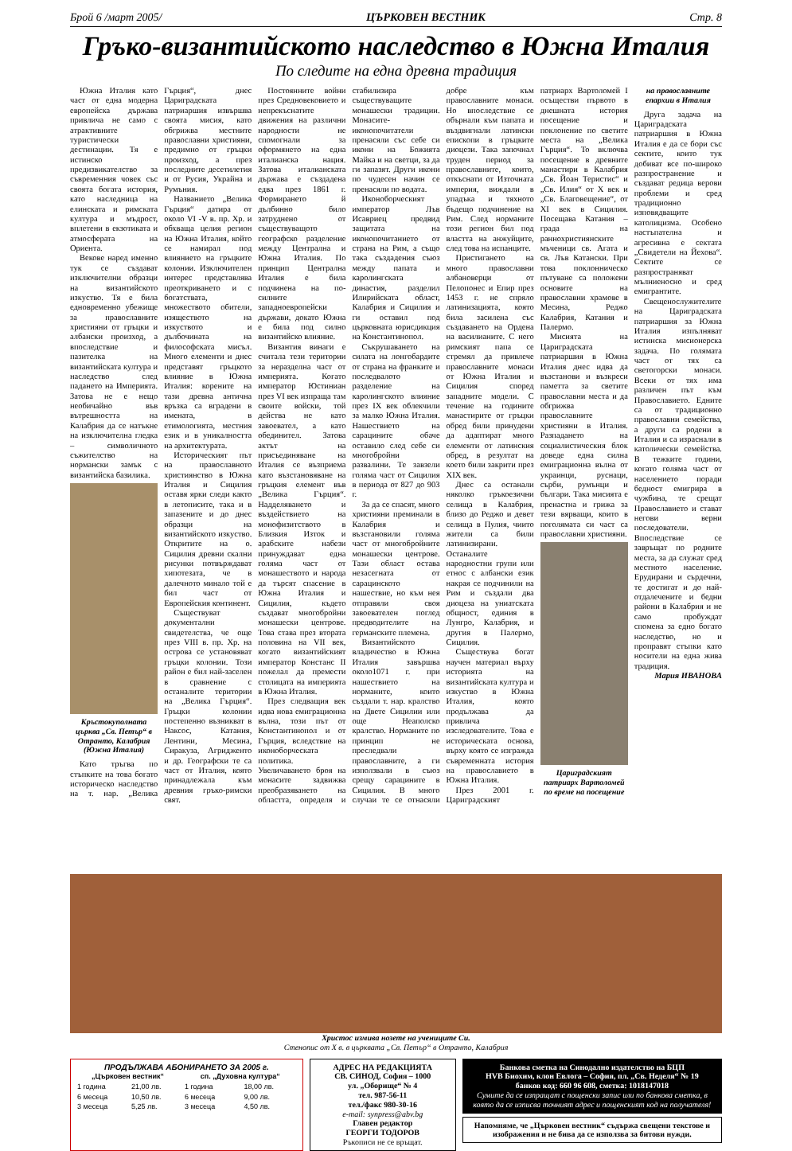Брой 6 /март 2005/ ЦЪРКОВЕН ВЕСТНИК Стр. 8
Гръко-византийското наследство в Южна Италия
По следите на една древна традиция
Южна Италия като част от една модерна европейска държава привлича не само с атрактивните туристически дестинации. Тя е истинско предизвикателство за съвременния човек със своята богата история, като наследница на елинската и римската култура и мъдрост, вплетени в екзотиката и атмосферата на Ориента.
Векове наред именно тук се създават изключителни образци на византийското изкуство. Тя е била едновременно убежище за православните християни от гръцки и албански произход, а впоследствие и пазителка на византийската култура и наследство след падането на Империята. Затова не е нещо необичайно във вътрешността на Калабрия да се натъкне на изключителна гледка – символичното съжителство на нормански замък с византийска базилика.
Кръстокуполната църква „Св. Петър“ в Отранто, Калабрия (Южна Италия)
Като тръгва по стъпките на това богато историческо наследство на т. нар. „Велика Гърция“, днес Цариградската патриаршия извършва своята мисия, като обгрижва местните православни християни, предимно от гръцки произход, а през последните десетилетия и от Русия, Украйна и Румъния.
Названието „Велика Гърция“ датира от около VI -V в. пр. Хр. и обхваща целия регион на Южна Италия, който се намирал под влиянието на гръцките колонии. Изключителен интерес представлява преоткриването и с богатствата, множеството обители, изяществото на изкуството и дълбочината на философската мисъл. Много елементи и днес представят гръцкото влияние в Южна Италия: корените на тази древна антична връзка са вградени в имената, в етимологията, местния език и в уникалността на архитектурата.
Историческият път на православното християнство в Южна Италия и Сицилия оставя ярки следи както в летописите, така и в запазените и до днес образци на византийското изкуство. Откритите на о. Сицилия древни скални рисунки потвърждават хипотезата, че в далечното минало той е бил част от Европейския континент.
Съществуват документални свидетелства, че още през VIII в. пр. Хр. на острова се установяват гръцки колонии. Този район е бил най-заселен в сравнение с останалите територии на „Велика Гърция“. Гръцки колонии постепенно възникват в Наксос, Катания, Лентини, Месина, Сиракуза, Агридженто и др. Географски те са част от Италия, която принадлежала към древния гръко-римски свят.
Постоянните войни през Средновековието и непрекъснатите движения на различни народности не спомогнали за оформянето на една италианска нация. Затова италианската държава е създадена едва през 1861 г. Формирането й дълбинно било затруднено от съществуващото географско разделение между Централна и Южна Италия. По принцип Централна Италия е била подчинена на по-силните западноевропейски държави, докато Южна е била под силно византийско влияние.
Византия винаги е считала тези територии за неразделна част от империята. Когато император Юстиниан през VI век изпраща там своите войски, той действа не като завоевател, а като обединител. Затова актът на присъединяване на Италия се възприема като възстановяване на гръцкия елемент във „Велика Гърция“. Надделяването и въздействието на монофизитството в Близкия Изток и арабските набези принуждават една голяма част от монашеството и народа да търсят спасение в Южна Италия и Сицилия, където създават многобройни монашески центрове. Това става през втората половина на VII век, когато византийският император Констанс II пожелал да премести столицата на империята в Южна Италия.
През следващия век идва нова емиграционна вълна, този път от Константинопол и от Гърция, вследствие на иконоборческата политика. Увеличаването броя на монасите задвижва преобразяването на областта, определя и стабилизира съществуващите монашески традиции. Монасите-иконопочитатели пренасяли със себе си икони на Божията Майка и на светци, за да ги запазят. Други икони по чудесен начин се пренасяли по водата.
Иконоборческият император Лъв Исавриец предвид защитата на иконопочитанието от страна на Рим, а също така създадения съюз между папата и каролингската династия, разделил Илирийската област, Калабрия и Сицилия и ги оставил под църковната юрисдикция на Константинопол.
Съкрушаването на силата на лонгобардите от страна на франките и последвалото разделение на каролингското влияние през IX век облекчили за малко Южна Италия. Нашествието на сарацините обаче оставило след себе си многобройни развалини. Те завзели голяма част от Сицилия в периода от 827 до 903 г.
За да се спасят, много християни преминали в Калабрия и възстановили голяма част от многобройните монашески центрове. Тази област остава незасегната от сарацинското нашествие, но към нея отправяли своя завоевателен поглед предводителите на германските племена.
Византийското владичество в Южна Италия завършва около1071 г. при нашествието на норманите, които създали т. нар. кралство на Двете Сицилии или още Неаполско кралство. Норманите по принцип не преследвали православните, а ги използвали в съюз срещу сарацините в Сицилия. В много случаи те се отнасяли добре към православните монаси. Но впоследствие се обърнали към папата и въздвигнали латински епископи в гръцките диоцези. Така започнал труден период за православните, които, откъснати от Източната империя, виждали в упадъка и тяхното бъдещо подчинение на Рим. След норманите този регион бил под властта на анжуйците, след това на испанците.
Пристигането на много православни албановерци от Пелопонес и Епир през 1453 г. не спряло латинизацията, която била засилена със създаването на Ордена на василианите. С него римският папа се стремял да привлече православните монаси от Южна Италия и Сицилия според западните модели. С течение на годините манастирите от гръцки обред били принудени да адаптират много елементи от латинския обред, в резултат на което били закрити през XIX век.
Днес са останали няколко гръкоезични селища в Калабрия, близо до Реджо и девет селища в Пулия, чиито жители са били латинизирани. Останалите народностни групи или етнос с албански език накрая се подчинили на Рим и създали два диоцеза на униатската общност, единия в Лунгро, Калабрия, и другия в Палермо, Сицилия.
Съществува богат научен материал върху историята на византийската култура и изкуство в Южна Италия, която продължава да привлича изследователите. Това е историческата основа, върху която се изгражда съвременната история на православието в Южна Италия.
През 2001 г. Цариградският патриарх Вартоломей I осъществи първото в днешната история посещение и поклонение по светите места на „Велика Гърция“. То включва посещение в древните манастири в Калабрия „Св. Йоан Теристис“ и „Св. Илия“ от X век и „Св. Благовещение“, от XI век в Сицилия. Посещава Катания – града на раннохристиянските мъченици св. Агата и св. Лъв Катански. При това поклонническо пътуване са положени основите на православни храмове в Месина, Реджо Калабрия, Катания и Палермо.
Мисията на Цариградската патриаршия в Южна Италия днес идва да възстанови и възкреси паметта за светите православни места и да обгрижва православните християни в Италия. Разпадането на социалистическия блок доведе една силна емиграционна вълна от украинци, руснаци, сърби, румънци и българи. Така мисията е пренастна и грижа за тези вярващи, които в поголямата си част са православни християни.
Цариградският патриарх Вартоломей по време на посещение на православните епархии в Италия
Друга задача на Цариградската патриаршия в Южна Италия е да се бори със сектите, които тук добиват все по-широко разпространение и създават редица верови проблеми и сред традиционно изповядващите католицизма. Особено настъпателна и агресивна е сектата „Свидетели на Йехова“. Сектите се разпространяват мълниеносно и сред емигрантите.
Свещенослужителите на Цариградската патриаршия за Южна Италия изпълняват истинска мисионерска задача. По голямата част от тях са светогорски монаси. Всеки от тях има различен път към Православието. Едните са от традиционно православни семейства, а други са родени в Италия и са израснали в католически семейства. В тежките години, когато голяма част от населението поради бедност емигрира в чужбина, те срещат Православието и стават негови верни последователи. Впоследствие се завръщат по родните места, за да служат сред местното население. Ерудирани и сърдечни, те достигат и до най-отдалечените и бедни райони в Калабрия и не само пробуждат спомена за едно богато наследство, но и проправят стъпки като носители на една жива традиция.
Мария ИВАНОВА
Христос измива нозете на учениците Си.
Стенопис от X в. в църквата „Св. Петър“ в Отранто, Калабрия
ПРОДЪЛЖАВА АБОНИРАНЕТО ЗА 2005 г.
| „Църковен вестник“ | | сп. „Духовна култура“ | |
| --- | --- | --- | --- |
| 1 година | 21,00 лв. | 1 година | 18,00 лв. |
| 6 месеца | 10,50 лв. | 6 месеца | 9,00 лв. |
| 3 месеца | 5,25 лв. | 3 месеца | 4,50 лв. |
АДРЕС НА РЕДАКЦИЯТА
СВ. СИНОД, София – 1000
ул. „Оборище“ № 4
тел. 987-56-11
тел./факс 980-30-16
e-mail: synpress@abv.bg
Главен редактор
ГЕОРГИ ТОДОРОВ
Ръкописи не се връщат.
Банкова сметка на Синодално издателство на БЦП
HVB Биохим, клон Евлога – София, пл. „Св. Неделя“ № 19
банков код: 660 96 608, сметка: 1018147018
Сумите да се изпращат с пощенски запис или по банкова сметка, в която да се изписва точният адрес и пощенският код на получателя!
Напомняме, че „Църковен вестник“ съдържа свещени текстове и изображения и не бива да се използва за битови нужди.